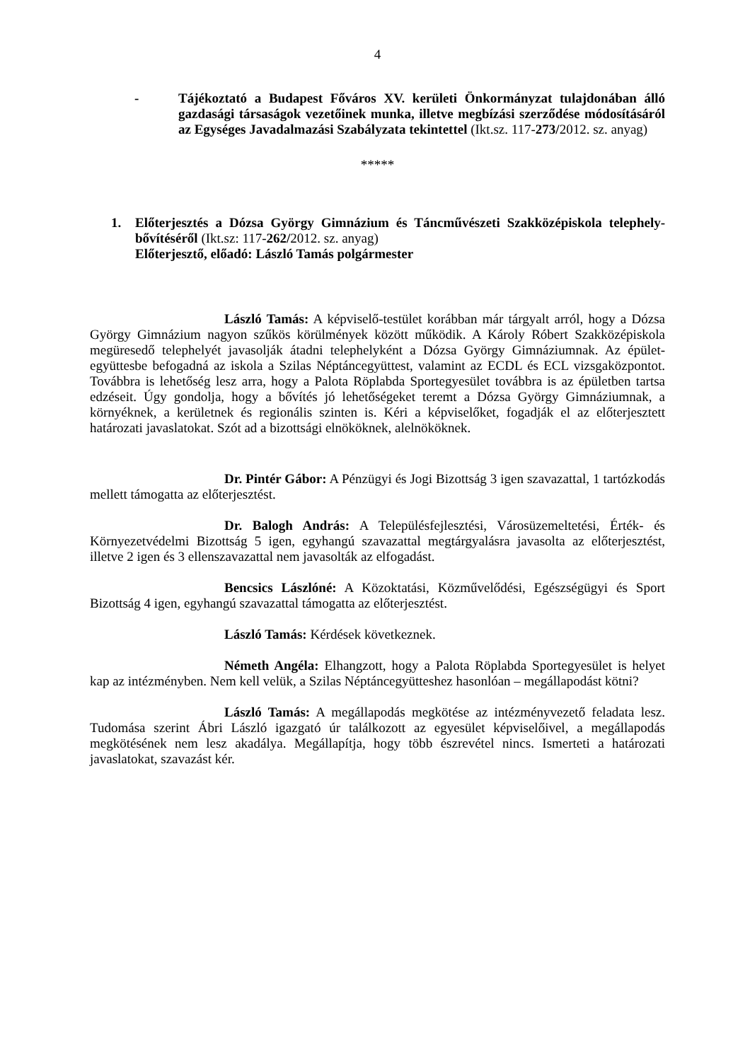4
- Tájékoztató a Budapest Főváros XV. kerületi Önkormányzat tulajdonában álló gazdasági társaságok vezetőinek munka, illetve megbízási szerződése módosításáról az Egységes Javadalmazási Szabályzata tekintettel (Ikt.sz. 117-273/2012. sz. anyag)
*****
1. Előterjesztés a Dózsa György Gimnázium és Táncművészeti Szakközépiskola telephely-bővítéséről (Ikt.sz: 117-262/2012. sz. anyag)
Előterjesztő, előadó: László Tamás polgármester
László Tamás: A képviselő-testület korábban már tárgyalt arról, hogy a Dózsa György Gimnázium nagyon szűkös körülmények között működik. A Károly Róbert Szakközépiskola megüresedő telephelyét javasolják átadni telephelyként a Dózsa György Gimnáziumnak. Az épület-együttesbe befogadná az iskola a Szilas Néptáncegyüttest, valamint az ECDL és ECL vizsgaközpontot. Továbbra is lehetőség lesz arra, hogy a Palota Röplabda Sportegyesület továbbra is az épületben tartsa edzéseit. Úgy gondolja, hogy a bővítés jó lehetőségeket teremt a Dózsa György Gimnáziumnak, a környéknek, a kerületnek és regionális szinten is. Kéri a képviselőket, fogadják el az előterjesztett határozati javaslatokat. Szót ad a bizottsági elnököknek, alelnököknek.
Dr. Pintér Gábor: A Pénzügyi és Jogi Bizottság 3 igen szavazattal, 1 tartózkodás mellett támogatta az előterjesztést.
Dr. Balogh András: A Településfejlesztési, Városüzemeltetési, Érték- és Környezetvédelmi Bizottság 5 igen, egyhangú szavazattal megtárgyalásra javasolta az előterjesztést, illetve 2 igen és 3 ellenszavazattal nem javasolták az elfogadást.
Bencsics Lászlóné: A Közoktatási, Közművelődési, Egészségügyi és Sport Bizottság 4 igen, egyhangú szavazattal támogatta az előterjesztést.
László Tamás: Kérdések következnek.
Németh Angéla: Elhangzott, hogy a Palota Röplabda Sportegyesület is helyet kap az intézményben. Nem kell velük, a Szilas Néptáncegyütteshez hasonlóan – megállapodást kötni?
László Tamás: A megállapodás megkötése az intézményvezető feladata lesz. Tudomása szerint Ábri László igazgató úr találkozott az egyesület képviselőivel, a megállapodás megkötésének nem lesz akadálya. Megállapítja, hogy több észrevétel nincs. Ismerteti a határozati javaslatokat, szavazást kér.